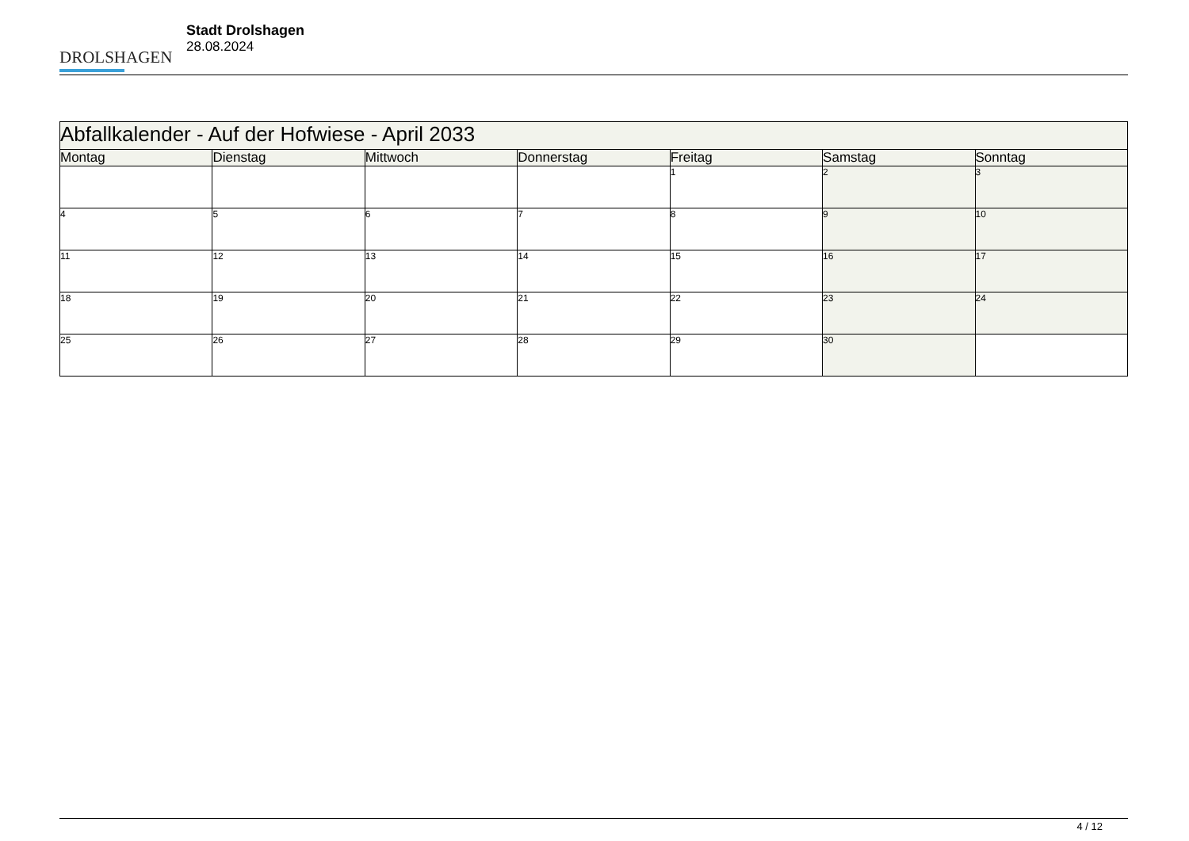DROLSHAGEN
Stadt Drolshagen
28.08.2024
| Abfallkalender - Auf der Hofwiese - April 2033 | | | | | | |
| Montag | Dienstag | Mittwoch | Donnerstag | Freitag | Samstag | Sonntag |
| | | | | 1 | 2 | 3 |
| 4 | 5 | 6 | 7 | 8 | 9 | 10 |
| 11 | 12 | 13 | 14 | 15 | 16 | 17 |
| 18 | 19 | 20 | 21 | 22 | 23 | 24 |
| 25 | 26 | 27 | 28 | 29 | 30 | |
4 / 12